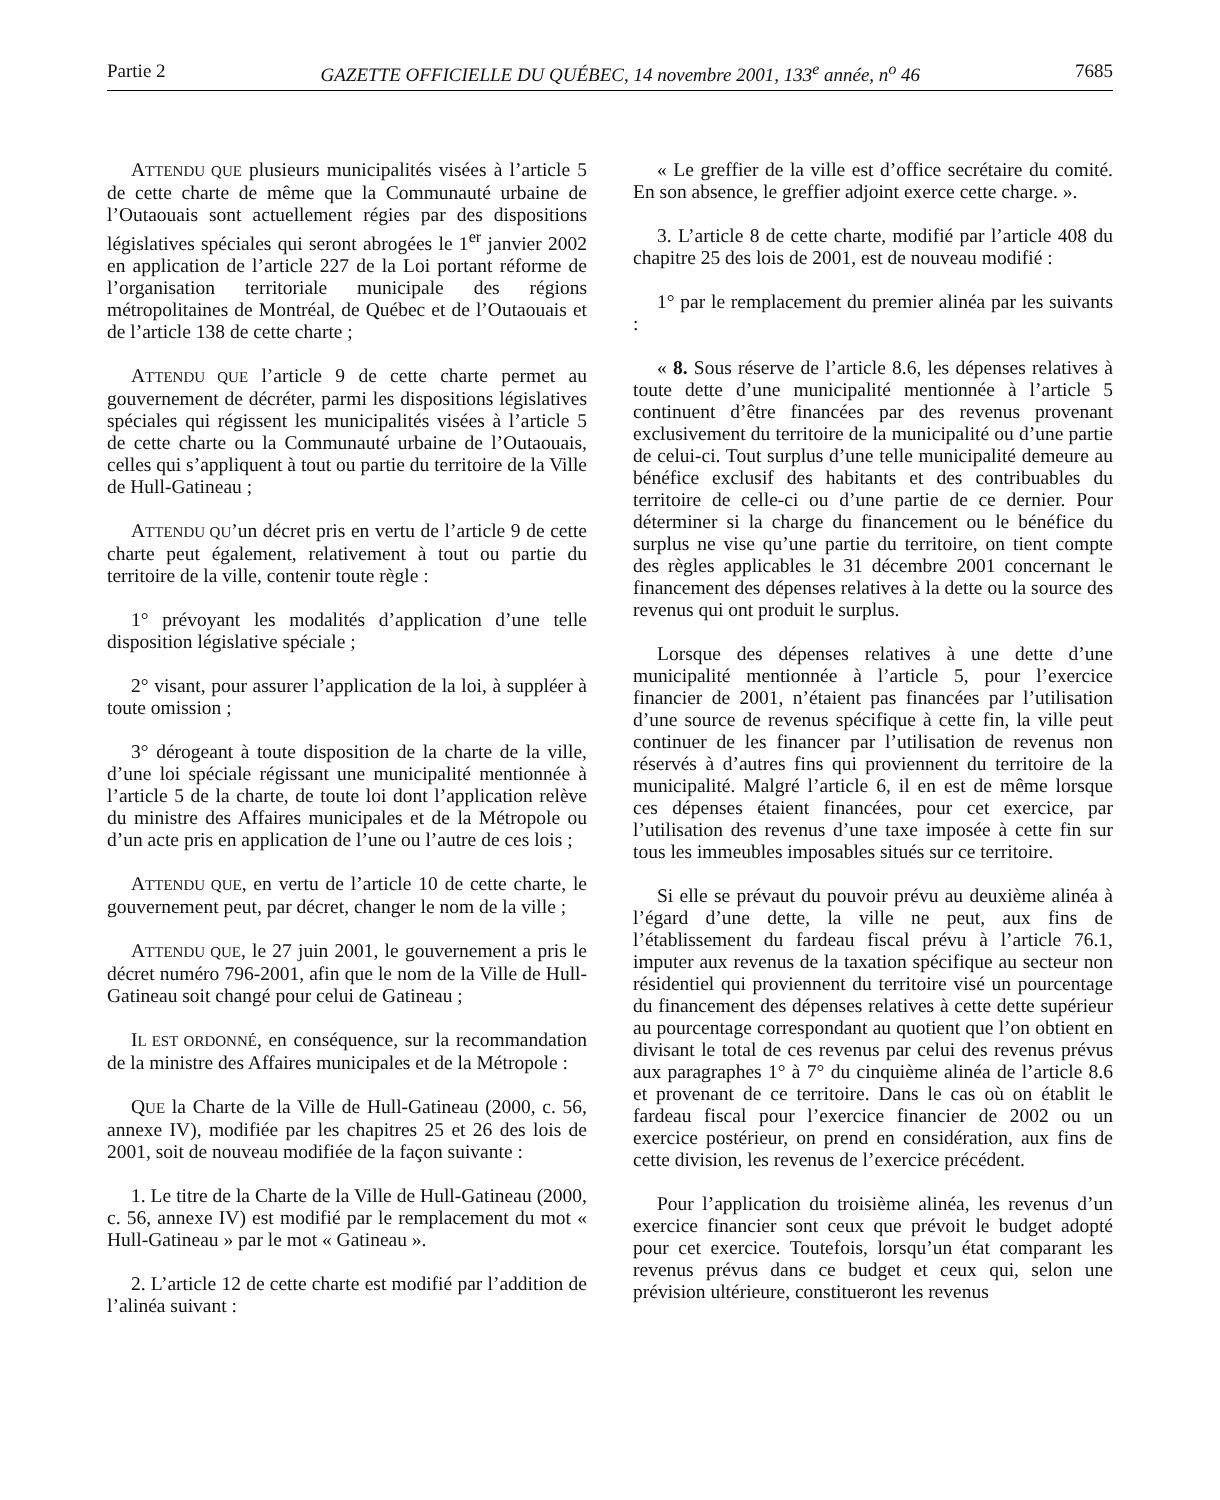Partie 2 GAZETTE OFFICIELLE DU QUÉBEC, 14 novembre 2001, 133<sup>e</sup> année, n<sup>o</sup> 46 7685
ATTENDU QUE plusieurs municipalités visées à l’article 5 de cette charte de même que la Communauté urbaine de l’Outaouais sont actuellement régies par des dispositions législatives spéciales qui seront abrogées le 1<sup>er</sup> janvier 2002 en application de l’article 227 de la Loi portant réforme de l’organisation territoriale municipale des régions métropolitaines de Montréal, de Québec et de l’Outaouais et de l’article 138 de cette charte ;
ATTENDU QUE l’article 9 de cette charte permet au gouvernement de décréter, parmi les dispositions législatives spéciales qui régissent les municipalités visées à l’article 5 de cette charte ou la Communauté urbaine de l’Outaouais, celles qui s’appliquent à tout ou partie du territoire de la Ville de Hull-Gatineau ;
ATTENDU QU’un décret pris en vertu de l’article 9 de cette charte peut également, relativement à tout ou partie du territoire de la ville, contenir toute règle :
1° prévoyant les modalités d’application d’une telle disposition législative spéciale ;
2° visant, pour assurer l’application de la loi, à suppléer à toute omission ;
3° dérogeant à toute disposition de la charte de la ville, d’une loi spéciale régissant une municipalité mentionnée à l’article 5 de la charte, de toute loi dont l’application relève du ministre des Affaires municipales et de la Métropole ou d’un acte pris en application de l’une ou l’autre de ces lois ;
ATTENDU QUE, en vertu de l’article 10 de cette charte, le gouvernement peut, par décret, changer le nom de la ville ;
ATTENDU QUE, le 27 juin 2001, le gouvernement a pris le décret numéro 796-2001, afin que le nom de la Ville de Hull-Gatineau soit changé pour celui de Gatineau ;
IL EST ORDONNÉ, en conséquence, sur la recommandation de la ministre des Affaires municipales et de la Métropole :
QUE la Charte de la Ville de Hull-Gatineau (2000, c. 56, annexe IV), modifiée par les chapitres 25 et 26 des lois de 2001, soit de nouveau modifiée de la façon suivante :
1. Le titre de la Charte de la Ville de Hull-Gatineau (2000, c. 56, annexe IV) est modifié par le remplacement du mot « Hull-Gatineau » par le mot « Gatineau ».
2. L’article 12 de cette charte est modifié par l’addition de l’alinéa suivant :
« Le greffier de la ville est d’office secrétaire du comité. En son absence, le greffier adjoint exerce cette charge. ».
3. L’article 8 de cette charte, modifié par l’article 408 du chapitre 25 des lois de 2001, est de nouveau modifié :
1° par le remplacement du premier alinéa par les suivants :
« 8. Sous réserve de l’article 8.6, les dépenses relatives à toute dette d’une municipalité mentionnée à l’article 5 continuent d’être financées par des revenus provenant exclusivement du territoire de la municipalité ou d’une partie de celui-ci. Tout surplus d’une telle municipalité demeure au bénéfice exclusif des habitants et des contribuables du territoire de celle-ci ou d’une partie de ce dernier. Pour déterminer si la charge du financement ou le bénéfice du surplus ne vise qu’une partie du territoire, on tient compte des règles applicables le 31 décembre 2001 concernant le financement des dépenses relatives à la dette ou la source des revenus qui ont produit le surplus.
Lorsque des dépenses relatives à une dette d’une municipalité mentionnée à l’article 5, pour l’exercice financier de 2001, n’étaient pas financées par l’utilisation d’une source de revenus spécifique à cette fin, la ville peut continuer de les financer par l’utilisation de revenus non réservés à d’autres fins qui proviennent du territoire de la municipalité. Malgré l’article 6, il en est de même lorsque ces dépenses étaient financées, pour cet exercice, par l’utilisation des revenus d’une taxe imposée à cette fin sur tous les immeubles imposables situés sur ce territoire.
Si elle se prévaut du pouvoir prévu au deuxième alinéa à l’égard d’une dette, la ville ne peut, aux fins de l’établissement du fardeau fiscal prévu à l’article 76.1, imputer aux revenus de la taxation spécifique au secteur non résidentiel qui proviennent du territoire visé un pourcentage du financement des dépenses relatives à cette dette supérieur au pourcentage correspondant au quotient que l’on obtient en divisant le total de ces revenus par celui des revenus prévus aux paragraphes 1° à 7° du cinquième alinéa de l’article 8.6 et provenant de ce territoire. Dans le cas où on établit le fardeau fiscal pour l’exercice financier de 2002 ou un exercice postérieur, on prend en considération, aux fins de cette division, les revenus de l’exercice précédent.
Pour l’application du troisième alinéa, les revenus d’un exercice financier sont ceux que prévoit le budget adopté pour cet exercice. Toutefois, lorsqu’un état comparant les revenus prévus dans ce budget et ceux qui, selon une prévision ultérieure, constitueront les revenus